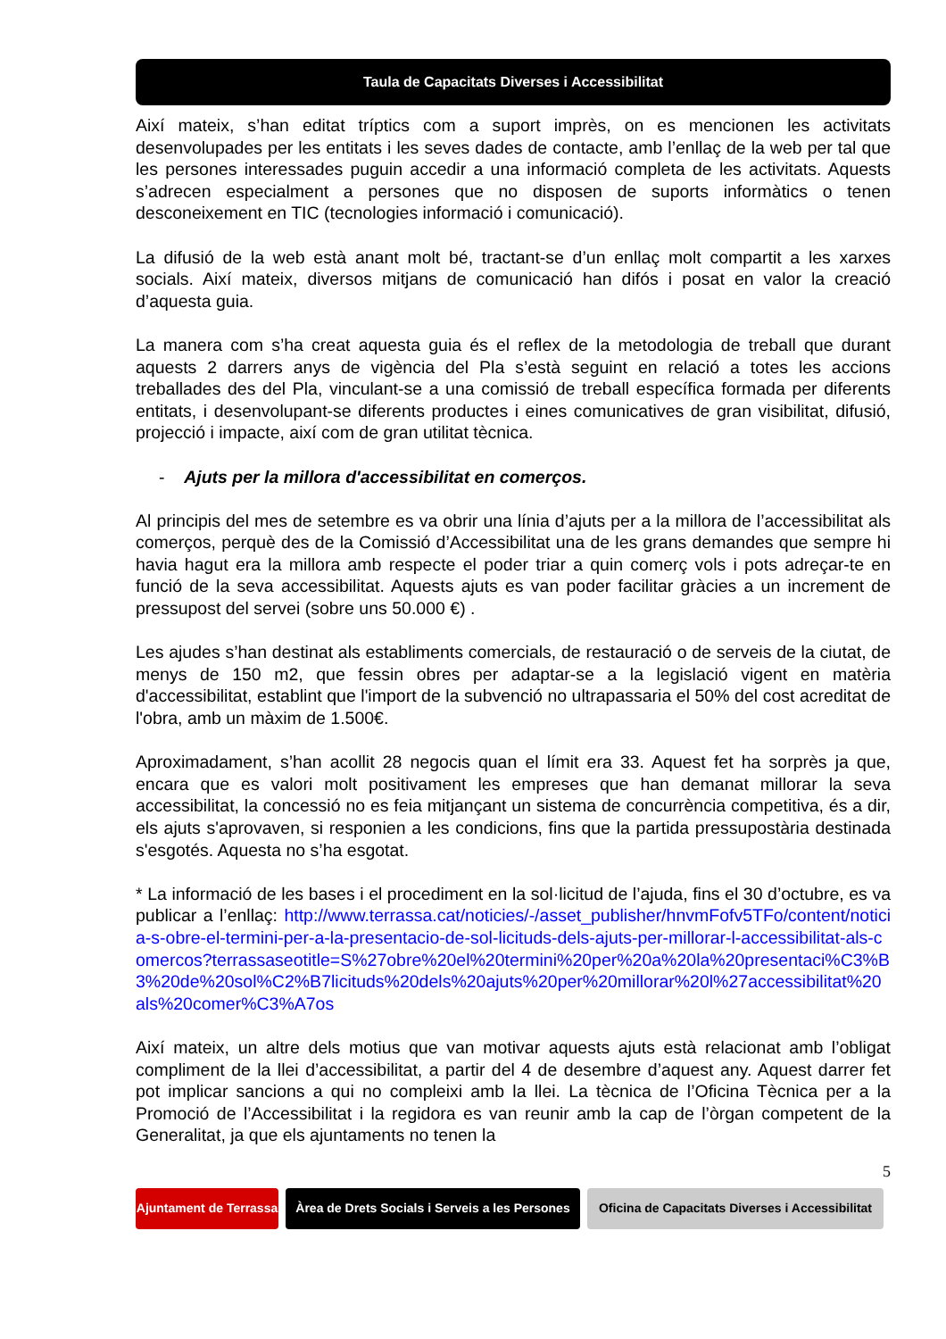Taula de Capacitats Diverses i Accessibilitat
Així mateix, s’han editat tríptics com a suport imprès, on es mencionen les activitats desenvolupades per les entitats i les seves dades de contacte, amb l’enllaç de la web per tal que les persones interessades puguin accedir a una informació completa de les activitats. Aquests s’adrecen especialment a persones que no disposen de suports informàtics o tenen desconeixement en TIC (tecnologies informació i comunicació).
La difusió de la web està anant molt bé, tractant-se d’un enllaç molt compartit a les xarxes socials. Així mateix, diversos mitjans de comunicació han difós i posat en valor la creació d’aquesta guia.
La manera com s’ha creat aquesta guia és el reflex de la metodologia de treball que durant aquests 2 darrers anys de vigència del Pla s’està seguint en relació a totes les accions treballades des del Pla, vinculant-se a una comissió de treball específica formada per diferents entitats, i desenvolupant-se diferents productes i eines comunicatives de gran visibilitat, difusió, projecció i impacte, així com de gran utilitat tècnica.
- Ajuts per la millora d'accessibilitat en comerços.
Al principis del mes de setembre es va obrir una línia d’ajuts per a la millora de l’accessibilitat als comerços, perquè des de la Comissió d’Accessibilitat una de les grans demandes que sempre hi havia hagut era la millora amb respecte el poder triar a quin comerç vols i pots adreçar-te en funció de la seva accessibilitat. Aquests ajuts es van poder facilitar gràcies a un increment de pressupost del servei (sobre uns 50.000 €) .
Les ajudes s’han destinat als establiments comercials, de restauració o de serveis de la ciutat, de menys de 150 m2, que fessin obres per adaptar-se a la legislació vigent en matèria d'accessibilitat, establint que l'import de la subvenció no ultrapassaria el 50% del cost acreditat de l'obra, amb un màxim de 1.500€.
Aproximadament, s’han acollit 28 negocis quan el límit era 33. Aquest fet ha sorprès ja que, encara que es valori molt positivament les empreses que han demanat millorar la seva accessibilitat, la concessió no es feia mitjançant un sistema de concurrència competitiva, és a dir, els ajuts s'aprovaven, si responien a les condicions, fins que la partida pressupostària destinada s'esgotés. Aquesta no s’ha esgotat.
* La informació de les bases i el procediment en la sol·licitud de l’ajuda, fins el 30 d’octubre, es va publicar a l’enllaç: http://www.terrassa.cat/noticies/-/asset_publisher/hnvmFofv5TFo/content/noticia-s-obre-el-termini-per-a-la-presentacio-de-sol-licituds-dels-ajuts-per-millorar-l-accessibilitat-als-comercos?terrassaseotitle=S%27obre%20el%20termini%20per%20a%20la%20presentaci%C3%B3%20de%20sol%C2%B7licituds%20dels%20ajuts%20per%20millorar%20l%27accessibilitat%20als%20comer%C3%A7os
Així mateix, un altre dels motius que van motivar aquests ajuts està relacionat amb l’obligat compliment de la llei d’accessibilitat, a partir del 4 de desembre d’aquest any. Aquest darrer fet pot implicar sancions a qui no compleixi amb la llei. La tècnica de l’Oficina Tècnica per a la Promoció de l’Accessibilitat i la regidora es van reunir amb la cap de l’òrgan competent de la Generalitat, ja que els ajuntaments no tenen la
5
Ajuntament de Terrassa
Àrea de Drets Socials i Serveis a les Persones
Oficina de Capacitats Diverses i Accessibilitat